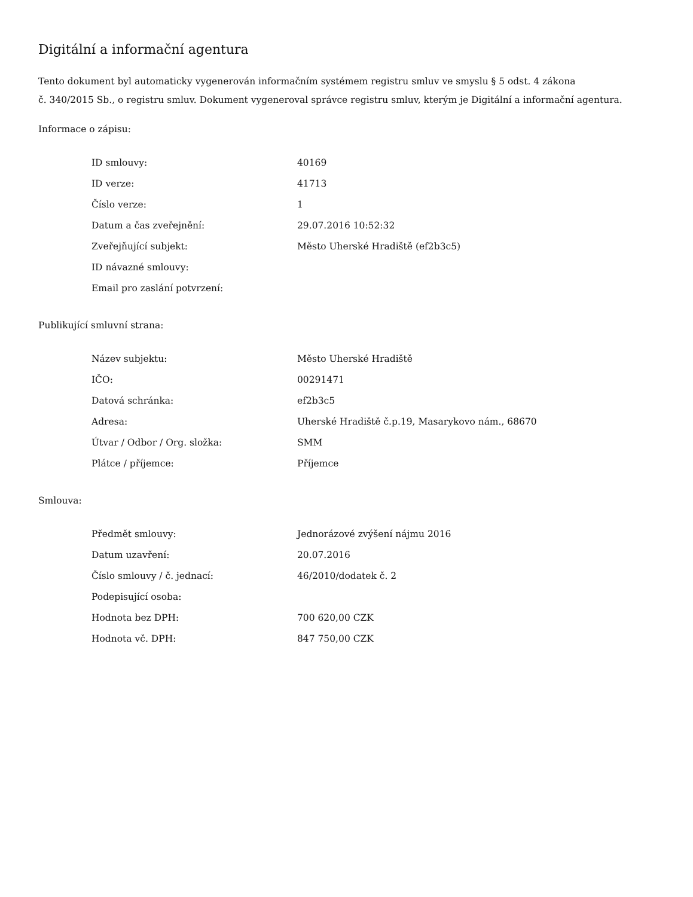Digitální a informační agentura
Tento dokument byl automaticky vygenerován informačním systémem registru smluv ve smyslu § 5 odst. 4 zákona
č. 340/2015 Sb., o registru smluv. Dokument vygeneroval správce registru smluv, kterým je Digitální a informační agentura.
Informace o zápisu:
| ID smlouvy: | 40169 |
| ID verze: | 41713 |
| Číslo verze: | 1 |
| Datum a čas zveřejnění: | 29.07.2016 10:52:32 |
| Zveřejňující subjekt: | Město Uherské Hradiště (ef2b3c5) |
| ID návazné smlouvy: | |
| Email pro zaslání potvrzení: | |
Publikující smluvní strana:
| Název subjektu: | Město Uherské Hradiště |
| IČO: | 00291471 |
| Datová schránka: | ef2b3c5 |
| Adresa: | Uherské Hradiště č.p.19, Masarykovo nám., 68670 |
| Útvar / Odbor / Org. složka: | SMM |
| Plátce / příjemce: | Příjemce |
Smlouva:
| Předmět smlouvy: | Jednorázové zvýšení nájmu 2016 |
| Datum uzavření: | 20.07.2016 |
| Číslo smlouvy / č. jednací: | 46/2010/dodatek č. 2 |
| Podepisující osoba: | |
| Hodnota bez DPH: | 700 620,00 CZK |
| Hodnota vč. DPH: | 847 750,00 CZK |